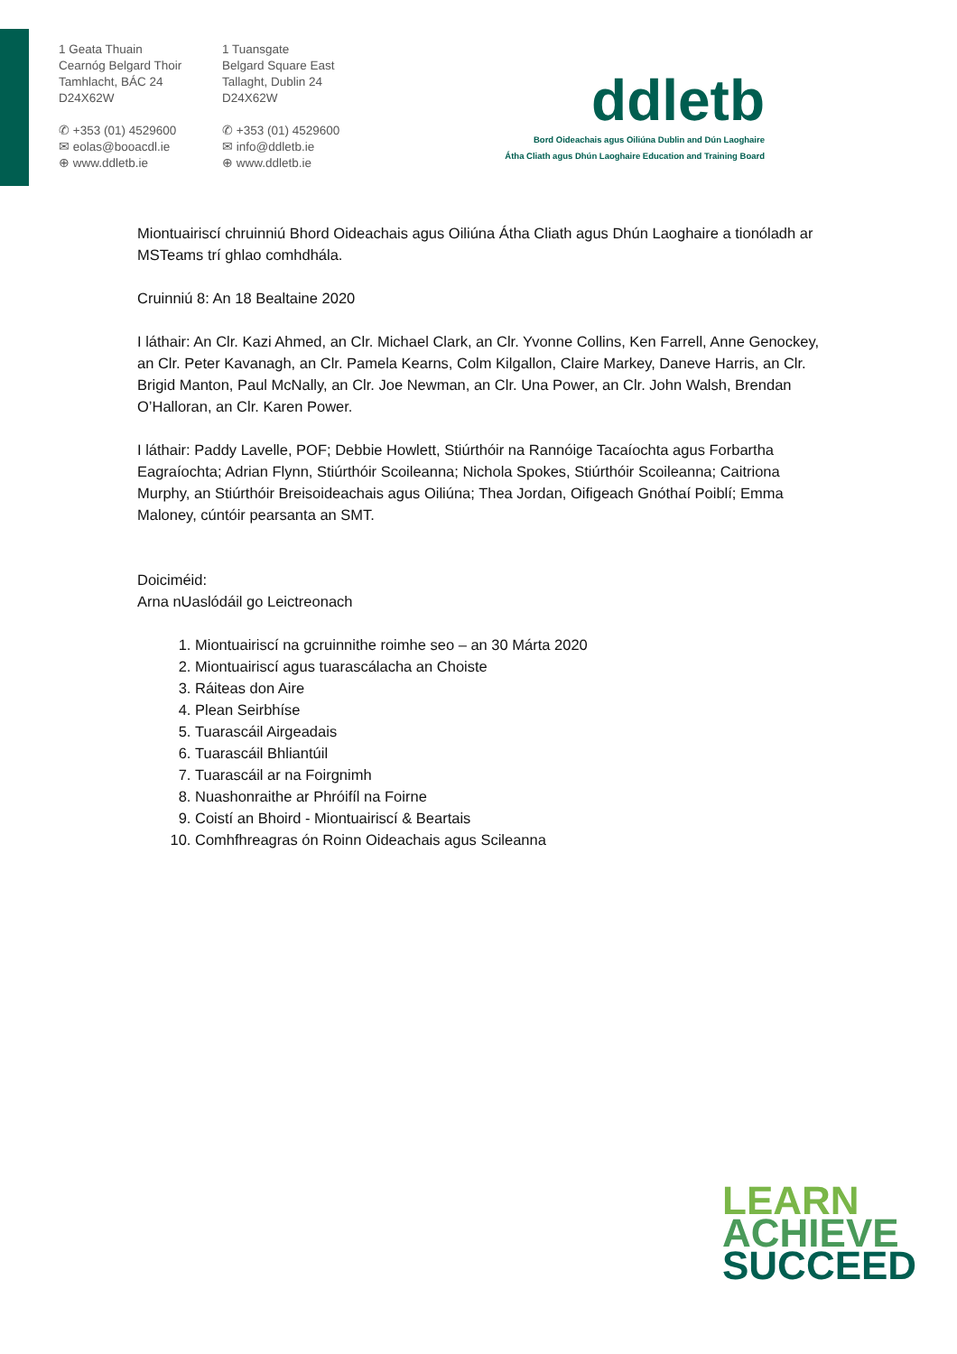1 Geata Thuain
Cearnóg Belgard Thoir
Tamhlacht, BÁC 24
D24X62W
✆ +353 (01) 4529600
✉ eolas@booacdl.ie
⊕ www.ddletb.ie
1 Tuansgate
Belgard Square East
Tallaght, Dublin 24
D24X62W
✆ +353 (01) 4529600
✉ info@ddletb.ie
⊕ www.ddletb.ie
ddletb
Bord Oideachais agus Oiliúna Dublin and Dún Laoghaire
Átha Cliath agus Dhún Laoghaire Education and Training Board
Miontuairiscí chruinniú Bhord Oideachais agus Oiliúna Átha Cliath agus Dhún Laoghaire a tionóladh ar MSTeams trí ghlao comhdhála.
Cruinniú 8: An 18 Bealtaine 2020
I láthair: An Clr. Kazi Ahmed, an Clr. Michael Clark, an Clr. Yvonne Collins, Ken Farrell, Anne Genockey, an Clr. Peter Kavanagh, an Clr. Pamela Kearns, Colm Kilgallon, Claire Markey, Daneve Harris, an Clr. Brigid Manton, Paul McNally, an Clr. Joe Newman, an Clr. Una Power, an Clr. John Walsh, Brendan O’Halloran, an Clr. Karen Power.
I láthair: Paddy Lavelle, POF; Debbie Howlett, Stiúrthóir na Rannóige Tacaíochta agus Forbartha Eagraíochta; Adrian Flynn, Stiúrthóir Scoileanna; Nichola Spokes, Stiúrthóir Scoileanna; Caitriona Murphy, an Stiúrthóir Breisoideachais agus Oiliúna; Thea Jordan, Oifigeach Gnóthaí Poiblí; Emma Maloney, cúntóir pearsanta an SMT.
Doiciméid:
Arna nUaslódáil go Leictreonach
1. Miontuairiscí na gcruinnithe roimhe seo – an 30 Márta 2020
2. Miontuairiscí agus tuarascálacha an Choiste
3. Ráiteas don Aire
4. Plean Seirbhíse
5. Tuarascáil Airgeadais
6. Tuarascáil Bhliantúil
7. Tuarascáil ar na Foirgnimh
8. Nuashonraithe ar Phróifíl na Foirne
9. Coistí an Bhoird - Miontuairiscí & Beartais
10. Comhfhreagras ón Roinn Oideachais agus Scileanna
LEARN
ACHIEVE
SUCCEED